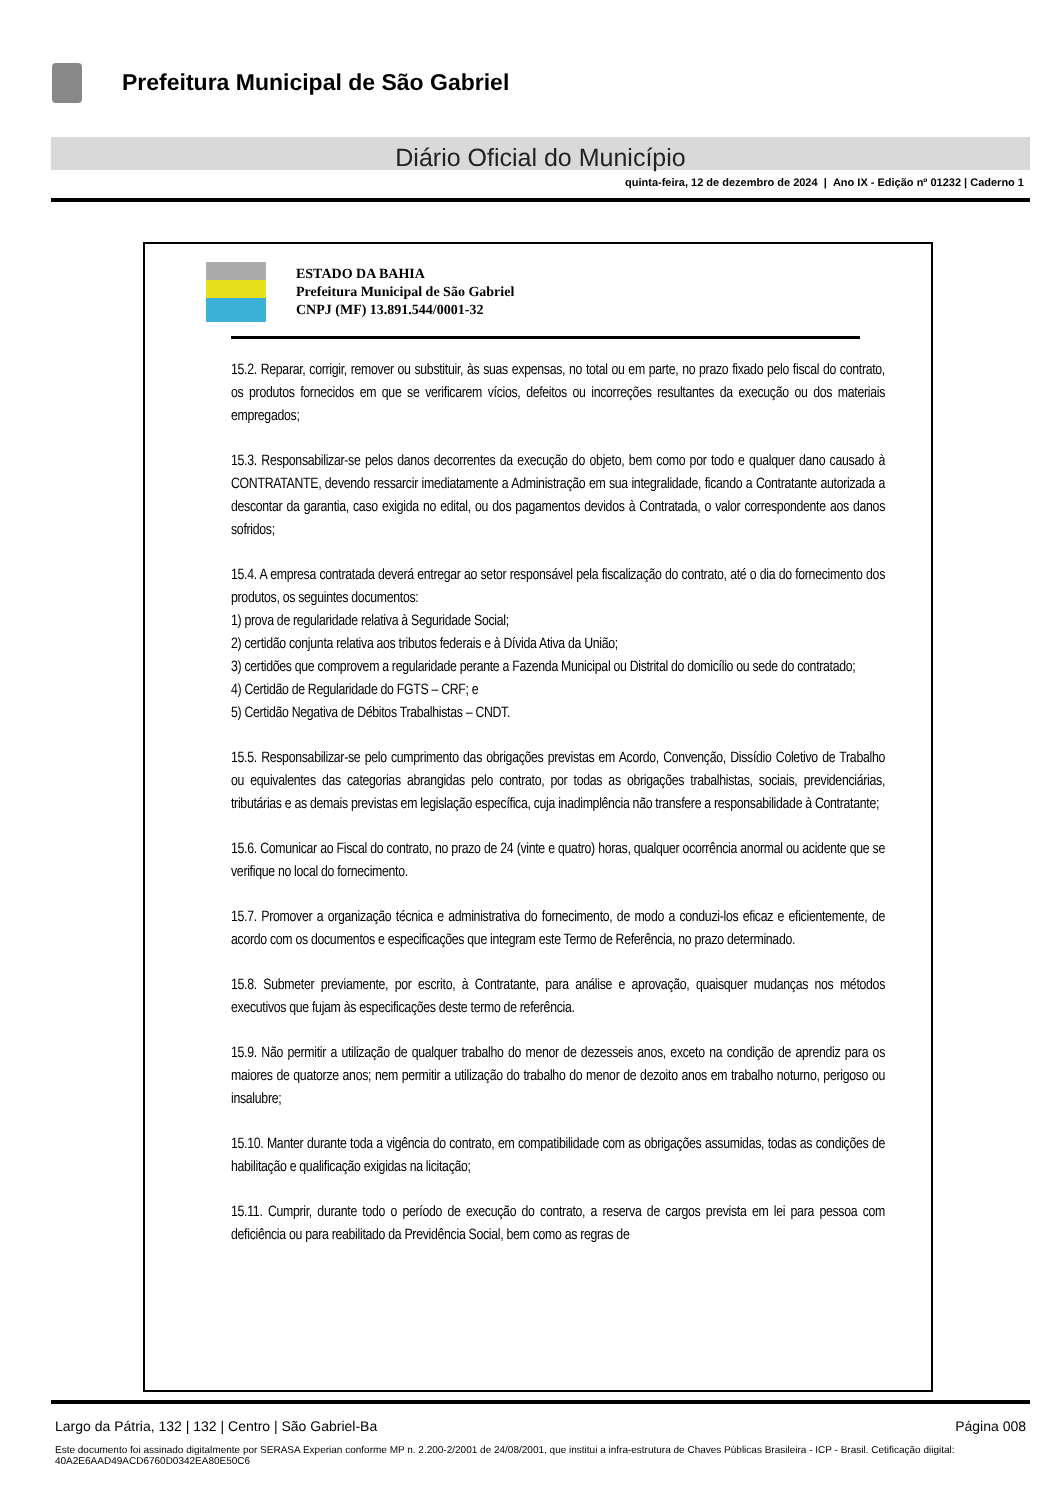Prefeitura Municipal de São Gabriel
Diário Oficial do Município
quinta-feira, 12 de dezembro de 2024 | Ano IX - Edição nº 01232 | Caderno 1
ESTADO DA BAHIA
Prefeitura Municipal de São Gabriel
CNPJ (MF) 13.891.544/0001-32
15.2. Reparar, corrigir, remover ou substituir, às suas expensas, no total ou em parte, no prazo fixado pelo fiscal do contrato, os produtos fornecidos em que se verificarem vícios, defeitos ou incorreções resultantes da execução ou dos materiais empregados;
15.3. Responsabilizar-se pelos danos decorrentes da execução do objeto, bem como por todo e qualquer dano causado à CONTRATANTE, devendo ressarcir imediatamente a Administração em sua integralidade, ficando a Contratante autorizada a descontar da garantia, caso exigida no edital, ou dos pagamentos devidos à Contratada, o valor correspondente aos danos sofridos;
15.4. A empresa contratada deverá entregar ao setor responsável pela fiscalização do contrato, até o dia do fornecimento dos produtos, os seguintes documentos:
1) prova de regularidade relativa à Seguridade Social;
2) certidão conjunta relativa aos tributos federais e à Dívida Ativa da União;
3) certidões que comprovem a regularidade perante a Fazenda Municipal ou Distrital do domicílio ou sede do contratado;
4) Certidão de Regularidade do FGTS – CRF; e
5) Certidão Negativa de Débitos Trabalhistas – CNDT.
15.5. Responsabilizar-se pelo cumprimento das obrigações previstas em Acordo, Convenção, Dissídio Coletivo de Trabalho ou equivalentes das categorias abrangidas pelo contrato, por todas as obrigações trabalhistas, sociais, previdenciárias, tributárias e as demais previstas em legislação específica, cuja inadimplência não transfere a responsabilidade à Contratante;
15.6. Comunicar ao Fiscal do contrato, no prazo de 24 (vinte e quatro) horas, qualquer ocorrência anormal ou acidente que se verifique no local do fornecimento.
15.7. Promover a organização técnica e administrativa do fornecimento, de modo a conduzi-los eficaz e eficientemente, de acordo com os documentos e especificações que integram este Termo de Referência, no prazo determinado.
15.8. Submeter previamente, por escrito, à Contratante, para análise e aprovação, quaisquer mudanças nos métodos executivos que fujam às especificações deste termo de referência.
15.9. Não permitir a utilização de qualquer trabalho do menor de dezesseis anos, exceto na condição de aprendiz para os maiores de quatorze anos; nem permitir a utilização do trabalho do menor de dezoito anos em trabalho noturno, perigoso ou insalubre;
15.10. Manter durante toda a vigência do contrato, em compatibilidade com as obrigações assumidas, todas as condições de habilitação e qualificação exigidas na licitação;
15.11. Cumprir, durante todo o período de execução do contrato, a reserva de cargos prevista em lei para pessoa com deficiência ou para reabilitado da Previdência Social, bem como as regras de
Largo da Pátria, 132 | 132 | Centro | São Gabriel-Ba Página 008
Este documento foi assinado digitalmente por SERASA Experian conforme MP n. 2.200-2/2001 de 24/08/2001, que institui a infra-estrutura de Chaves Públicas Brasileira - ICP - Brasil. Cetificação diigital: 40A2E6AAD49ACD6760D0342EA80E50C6